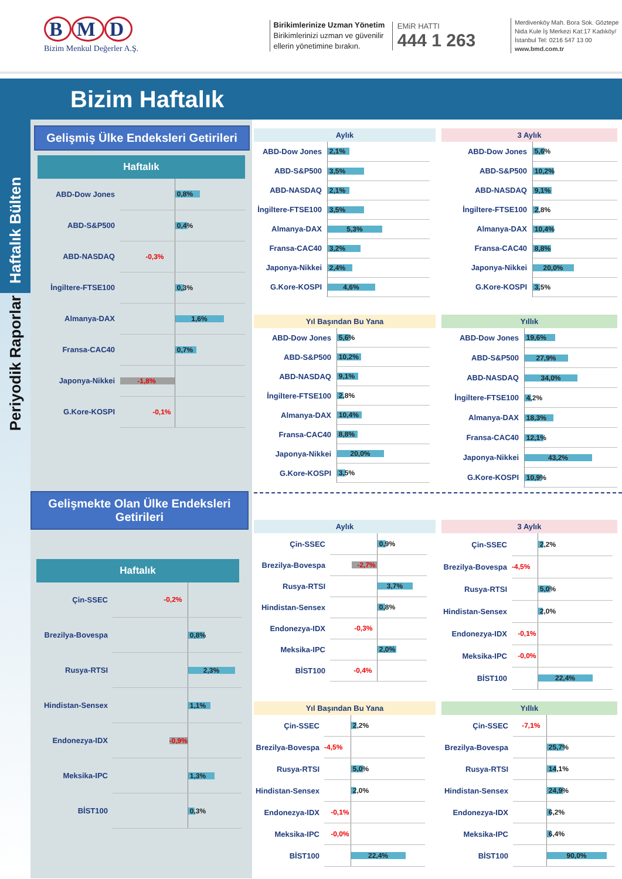B M D
Bizim Menkul Değerler A.Ş.
Birikimlerinize Uzman Yönetim
Birikimlerinizi uzman ve güvenilir ellerin yönetimine bırakın.
EMiR HATTI
444 1 263
Merdivenköy Mah. Bora Sok. Göztepe Nida Kule İş Merkezi Kat:17 Kadıköy/İstanbul Tel: 0216 547 13 00
www.bmd.com.tr
Bizim Haftalık
Haftalık Bülten
Periyodik Raporlar
Gelişmiş Ülke Endeksleri Getirileri
Haftalık
| ABD-Dow Jones | | 0,8% |
| ABD-S&P500 | | 0,4% |
| ABD-NASDAQ | -0,3% | |
| İngiltere-FTSE100 | | 0,3% |
| Almanya-DAX | | 1,6% |
| Fransa-CAC40 | | 0,7% |
| Japonya-Nikkei | -1,8% | |
| G.Kore-KOSPI | -0,1% | |
Gelişmekte Olan Ülke Endeksleri Getirileri
Haftalık
| Çin-SSEC | -0,2% | |
| Brezilya-Bovespa | | 0,8% |
| Rusya-RTSI | | 2,3% |
| Hindistan-Sensex | | 1,1% |
| Endonezya-IDX | -0,9% | |
| Meksika-IPC | | 1,3% |
| BİST100 | | 0,3% |
Aylık
| ABD-Dow Jones | | 2,1% |
| ABD-S&P500 | | 3,5% |
| ABD-NASDAQ | | 2,1% |
| İngiltere-FTSE100 | | 3,5% |
| Almanya-DAX | | 5,3% |
| Fransa-CAC40 | | 3,2% |
| Japonya-Nikkei | | 2,4% |
| G.Kore-KOSPI | | 4,6% |
3 Aylık
| ABD-Dow Jones | | 5,6% |
| ABD-S&P500 | | 10,2% |
| ABD-NASDAQ | | 9,1% |
| İngiltere-FTSE100 | | 2,8% |
| Almanya-DAX | | 10,4% |
| Fransa-CAC40 | | 8,8% |
| Japonya-Nikkei | | 20,0% |
| G.Kore-KOSPI | | 3,5% |
Yıl Başından Bu Yana
| ABD-Dow Jones | | 5,6% |
| ABD-S&P500 | | 10,2% |
| ABD-NASDAQ | | 9,1% |
| İngiltere-FTSE100 | | 2,8% |
| Almanya-DAX | | 10,4% |
| Fransa-CAC40 | | 8,8% |
| Japonya-Nikkei | | 20,0% |
| G.Kore-KOSPI | | 3,5% |
Yıllık
| ABD-Dow Jones | | 19,6% |
| ABD-S&P500 | | 27,9% |
| ABD-NASDAQ | | 34,0% |
| İngiltere-FTSE100 | | 4,2% |
| Almanya-DAX | | 18,3% |
| Fransa-CAC40 | | 12,1% |
| Japonya-Nikkei | | 43,2% |
| G.Kore-KOSPI | | 10,9% |
Aylık
| Çin-SSEC | | 0,9% |
| Brezilya-Bovespa | -2,7% | |
| Rusya-RTSI | | 3,7% |
| Hindistan-Sensex | | 0,8% |
| Endonezya-IDX | -0,3% | |
| Meksika-IPC | | 2,0% |
| BİST100 | -0,4% | |
3 Aylık
| Çin-SSEC | | 2,2% |
| Brezilya-Bovespa | -4,5% | |
| Rusya-RTSI | | 5,0% |
| Hindistan-Sensex | | 2,0% |
| Endonezya-IDX | -0,1% | |
| Meksika-IPC | -0,0% | |
| BİST100 | | 22,4% |
Yıl Başından Bu Yana
| Çin-SSEC | | 2,2% |
| Brezilya-Bovespa | -4,5% | |
| Rusya-RTSI | | 5,0% |
| Hindistan-Sensex | | 2,0% |
| Endonezya-IDX | -0,1% | |
| Meksika-IPC | -0,0% | |
| BİST100 | | 22,4% |
Yıllık
| Çin-SSEC | -7,1% | |
| Brezilya-Bovespa | | 25,7% |
| Rusya-RTSI | | 14,1% |
| Hindistan-Sensex | | 24,9% |
| Endonezya-IDX | | 6,2% |
| Meksika-IPC | | 6,4% |
| BİST100 | | 90,0% |